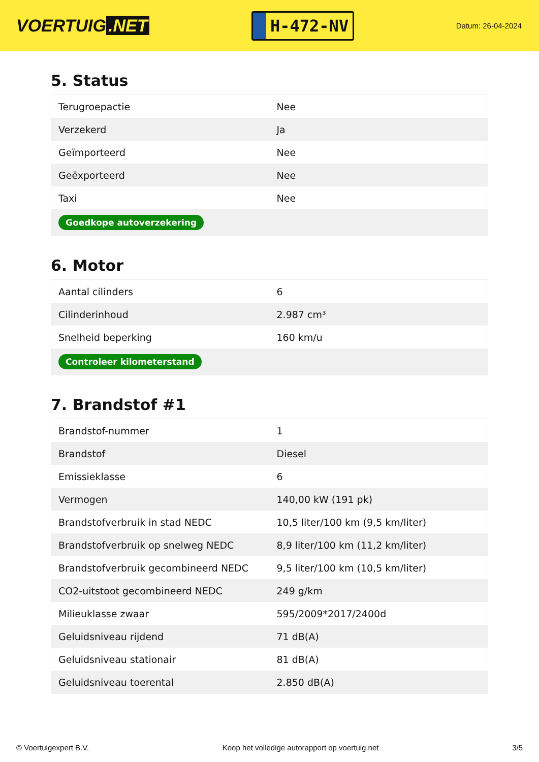VOERTUIG.NET
H-472-NV
Datum: 26-04-2024
5. Status
| Terugroepactie | Nee |
| Verzekerd | Ja |
| Geïmporteerd | Nee |
| Geëxporteerd | Nee |
| Taxi | Nee |
| Goedkope autoverzekering | |
6. Motor
| Aantal cilinders | 6 |
| Cilinderinhoud | 2.987 cm³ |
| Snelheid beperking | 160 km/u |
| Controleer kilometerstand | |
7. Brandstof #1
| Brandstof-nummer | 1 |
| Brandstof | Diesel |
| Emissieklasse | 6 |
| Vermogen | 140,00 kW (191 pk) |
| Brandstofverbruik in stad NEDC | 10,5 liter/100 km (9,5 km/liter) |
| Brandstofverbruik op snelweg NEDC | 8,9 liter/100 km (11,2 km/liter) |
| Brandstofverbruik gecombineerd NEDC | 9,5 liter/100 km (10,5 km/liter) |
| CO2-uitstoot gecombineerd NEDC | 249 g/km |
| Milieuklasse zwaar | 595/2009*2017/2400d |
| Geluidsniveau rijdend | 71 dB(A) |
| Geluidsniveau stationair | 81 dB(A) |
| Geluidsniveau toerental | 2.850 dB(A) |
© Voertuigexpert B.V. Koop het volledige autorapport op voertuig.net 3/5